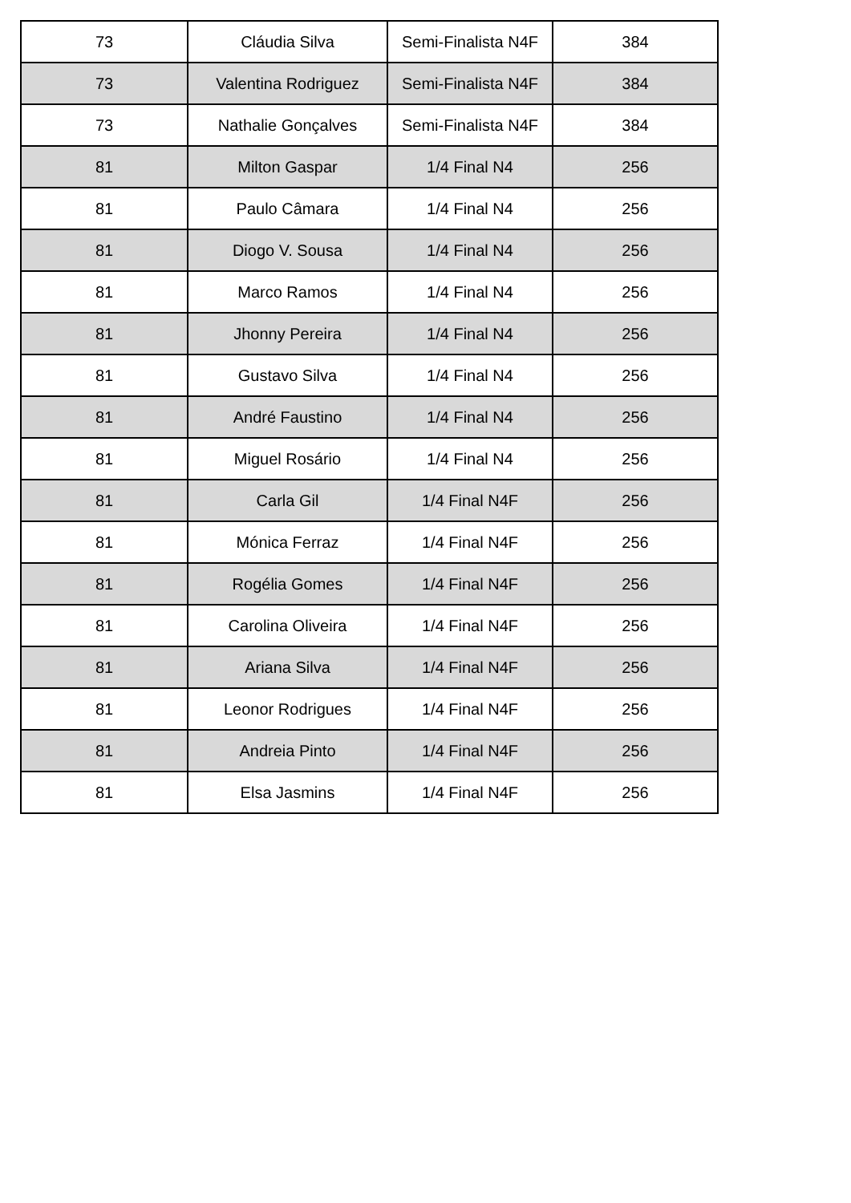| 73 | Cláudia Silva | Semi-Finalista N4F | 384 |
| 73 | Valentina Rodriguez | Semi-Finalista N4F | 384 |
| 73 | Nathalie Gonçalves | Semi-Finalista N4F | 384 |
| 81 | Milton Gaspar | 1/4 Final N4 | 256 |
| 81 | Paulo Câmara | 1/4 Final N4 | 256 |
| 81 | Diogo V. Sousa | 1/4 Final N4 | 256 |
| 81 | Marco Ramos | 1/4 Final N4 | 256 |
| 81 | Jhonny Pereira | 1/4 Final N4 | 256 |
| 81 | Gustavo Silva | 1/4 Final N4 | 256 |
| 81 | André Faustino | 1/4 Final N4 | 256 |
| 81 | Miguel Rosário | 1/4 Final N4 | 256 |
| 81 | Carla Gil | 1/4 Final N4F | 256 |
| 81 | Mónica Ferraz | 1/4 Final N4F | 256 |
| 81 | Rogélia Gomes | 1/4 Final N4F | 256 |
| 81 | Carolina Oliveira | 1/4 Final N4F | 256 |
| 81 | Ariana Silva | 1/4 Final N4F | 256 |
| 81 | Leonor Rodrigues | 1/4 Final N4F | 256 |
| 81 | Andreia Pinto | 1/4 Final N4F | 256 |
| 81 | Elsa Jasmins | 1/4 Final N4F | 256 |